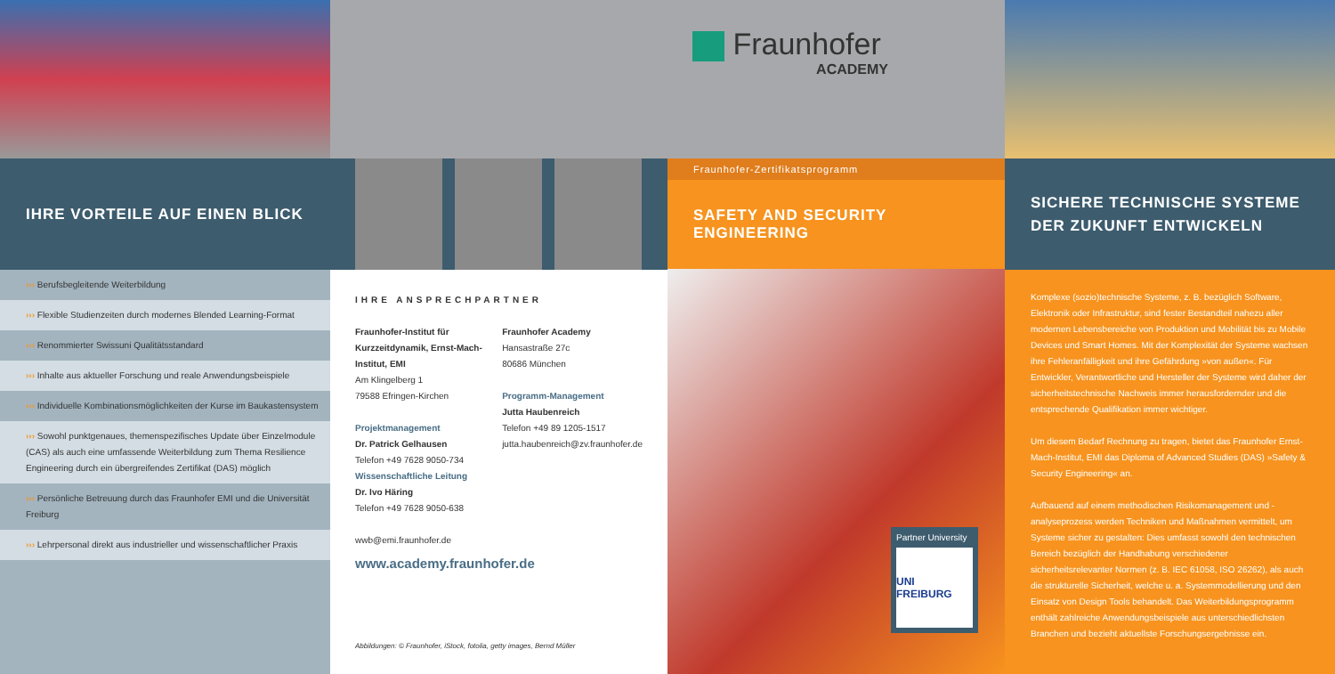IHRE VORTEILE AUF EINEN BLICK
››› Berufsbegleitende Weiterbildung
››› Flexible Studienzeiten durch modernes Blended Learning-Format
››› Renommierter Swissuni Qualitätsstandard
››› Inhalte aus aktueller Forschung und reale Anwendungsbeispiele
››› Individuelle Kombinationsmöglichkeiten der Kurse im Baukastensystem
››› Sowohl punktgenaues, themenspezifisches Update über Einzelmodule (CAS) als auch eine umfassende Weiterbildung zum Thema Resilience Engineering durch ein übergreifendes Zertifikat (DAS) möglich
››› Persönliche Betreuung durch das Fraunhofer EMI und die Universität Freiburg
››› Lehrpersonal direkt aus industrieller und wissenschaftlicher Praxis
IHRE ANSPRECHPARTNER
Fraunhofer-Institut für Kurzzeitdynamik, Ernst-Mach-Institut, EMI
Am Klingelberg 1
79588 Efringen-Kirchen
Projektmanagement
Dr. Patrick Gelhausen
Telefon +49 7628 9050-734
Wissenschaftliche Leitung
Dr. Ivo Häring
Telefon +49 7628 9050-638
Fraunhofer Academy
Hansastraße 27c
80686 München
Programm-Management
Jutta Haubenreich
Telefon +49 89 1205-1517
jutta.haubenreich@zv.fraunhofer.de
wwb@emi.fraunhofer.de
www.academy.fraunhofer.de
Abbildungen: © Fraunhofer, iStock, fotolia, getty images, Bernd Müller
Fraunhofer
ACADEMY
Fraunhofer-Zertifikatsprogramm
SAFETY AND SECURITY
ENGINEERING
Partner University
UNI FREIBURG
SICHERE TECHNISCHE SYSTEME DER ZUKUNFT ENTWICKELN
Komplexe (sozio)technische Systeme, z. B. bezüglich Software, Elektronik oder Infrastruktur, sind fester Bestandteil nahezu aller modernen Lebensbereiche von Produktion und Mobilität bis zu Mobile Devices und Smart Homes. Mit der Komplexität der Systeme wachsen ihre Fehleranfälligkeit und ihre Gefährdung »von außen«. Für Entwickler, Verantwortliche und Hersteller der Systeme wird daher der sicherheitstechnische Nachweis immer herausfordernder und die entsprechende Qualifikation immer wichtiger.
Um diesem Bedarf Rechnung zu tragen, bietet das Fraunhofer Ernst-Mach-Institut, EMI das Diploma of Advanced Studies (DAS) »Safety & Security Engineering« an.
Aufbauend auf einem methodischen Risikomanagement und -analyseprozess werden Techniken und Maßnahmen vermittelt, um Systeme sicher zu gestalten: Dies umfasst sowohl den technischen Bereich bezüglich der Handhabung verschiedener sicherheitsrelevanter Normen (z. B. IEC 61058, ISO 26262), als auch die strukturelle Sicherheit, welche u. a. Systemmodellierung und den Einsatz von Design Tools behandelt. Das Weiterbildungsprogramm enthält zahlreiche Anwendungsbeispiele aus unterschiedlichsten Branchen und bezieht aktuellste Forschungsergebnisse ein.